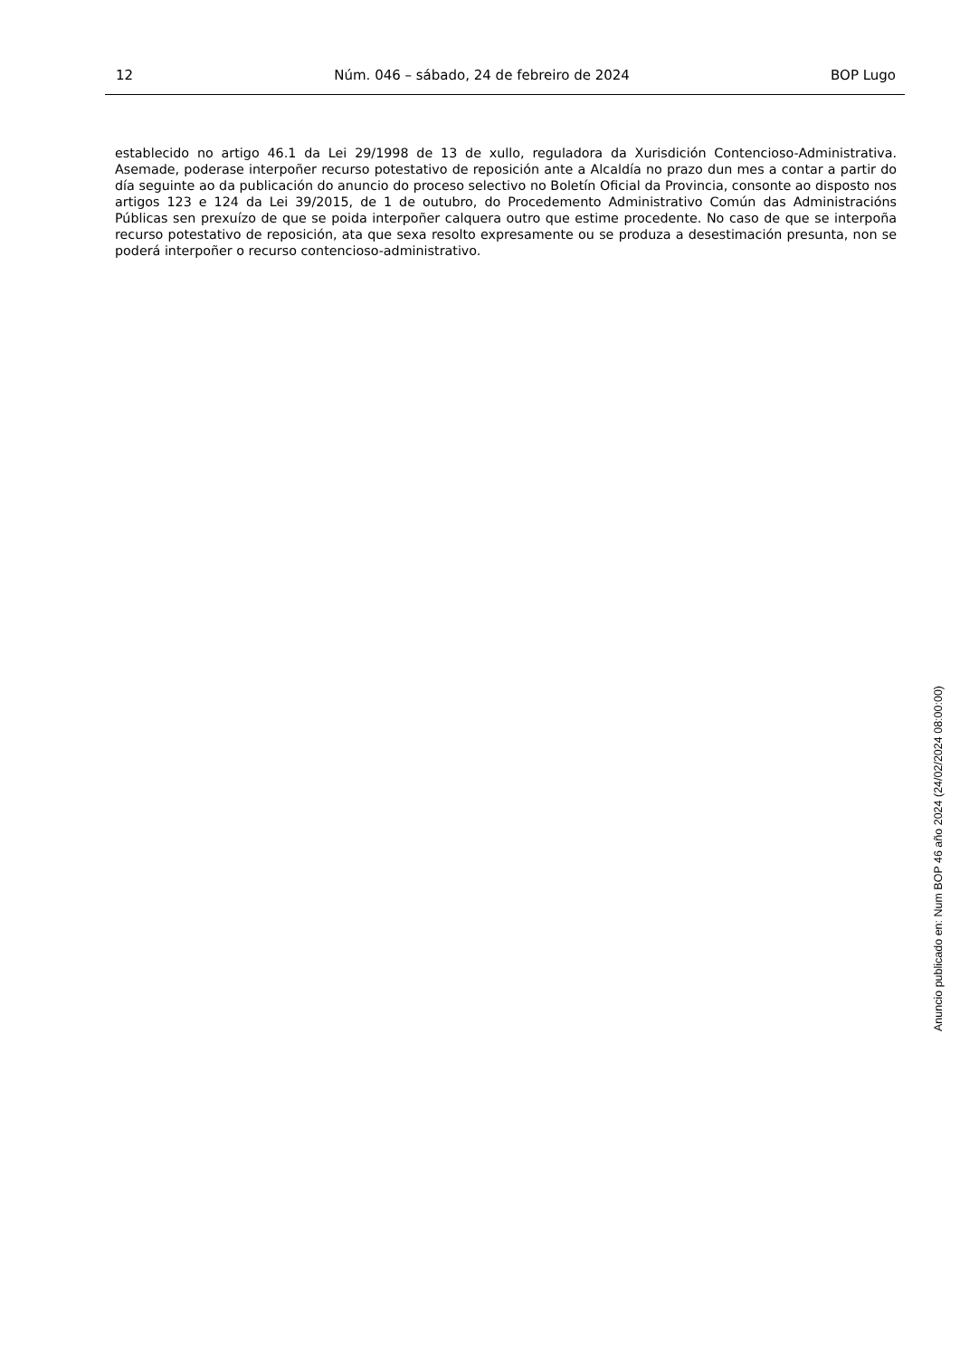12 Núm. 046 – sábado, 24 de febreiro de 2024 BOP Lugo
establecido no artigo 46.1 da Lei 29/1998 de 13 de xullo, reguladora da Xurisdición Contencioso-Administrativa. Asemade, poderase interpoñer recurso potestativo de reposición ante a Alcaldía no prazo dun mes a contar a partir do día seguinte ao da publicación do anuncio do proceso selectivo no Boletín Oficial da Provincia, consonte ao disposto nos artigos 123 e 124 da Lei 39/2015, de 1 de outubro, do Procedemento Administrativo Común das Administracións Públicas sen prexuízo de que se poida interpoñer calquera outro que estime procedente. No caso de que se interpoña recurso potestativo de reposición, ata que sexa resolto expresamente ou se produza a desestimación presunta, non se poderá interpoñer o recurso contencioso-administrativo.
Anuncio publicado en: Num BOP 46 año 2024 (24/02/2024 08:00:00)